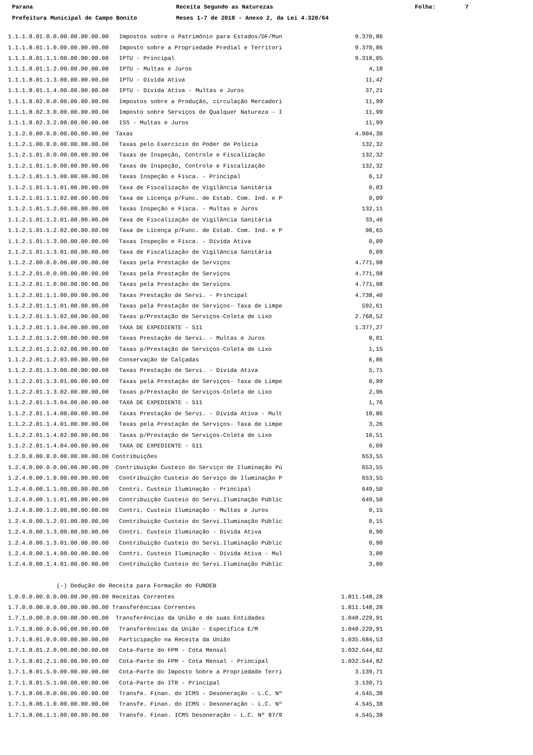Parana Receita Segundo as Naturezas Folha: 7
Prefeitura Municipal de Campo Bonito Meses 1-7 de 2018 - Anexo 2, da Lei 4.320/64
| 1.1.1.8.01.0.0.00.00.00.00.00 Impostos sobre o Patrimônio para Estados/DF/Mun | 9.370,86 |
| 1.1.1.8.01.1.0.00.00.00.00.00 Imposto sobre a Propriedade Predial e Territori | 9.370,86 |
| 1.1.1.8.01.1.1.00.00.00.00.00 IPTU - Principal | 9.318,05 |
| 1.1.1.8.01.1.2.00.00.00.00.00 IPTU - Multas e Juros | 4,18 |
| 1.1.1.8.01.1.3.00.00.00.00.00 IPTU - Dívida Ativa | 11,42 |
| 1.1.1.8.01.1.4.00.00.00.00.00 IPTU - Dívida Ativa - Multas e Juros | 37,21 |
| 1.1.1.8.02.0.0.00.00.00.00.00 Impostos sobre a Produção, circulação Mercadori | 11,99 |
| 1.1.1.8.02.3.0.00.00.00.00.00 Imposto sobre Serviços de Qualquer Natureza - I | 11,99 |
| 1.1.1.8.02.3.2.00.00.00.00.00 ISS - Multas e Juros | 11,99 |
| 1.1.2.0.00.0.0.00.00.00.00.00 Taxas | 4.904,30 |
| 1.1.2.1.00.0.0.00.00.00.00.00 Taxas pelo Exercício do Poder de Polícia | 132,32 |
| 1.1.2.1.01.0.0.00.00.00.00.00 Taxas de Inspeção, Controle e Fiscalização | 132,32 |
| 1.1.2.1.01.1.0.00.00.00.00.00 Taxas de Inspeção, Controle e Fiscalização | 132,32 |
| 1.1.2.1.01.1.1.00.00.00.00.00 Taxas Inspeção e Fisca. - Principal | 0,12 |
| 1.1.2.1.01.1.1.01.00.00.00.00 Taxa de Fiscalização de Vigilância Sanitária | 0,03 |
| 1.1.2.1.01.1.1.02.00.00.00.00 Taxa de Licença p/Func. de Estab. Com. Ind. e P | 0,09 |
| 1.1.2.1.01.1.2.00.00.00.00.00 Taxas Inspeção e Fisca. - Multas e Juros | 132,11 |
| 1.1.2.1.01.1.2.01.00.00.00.00 Taxa de Fiscalização de Vigilância Sanitária | 33,46 |
| 1.1.2.1.01.1.2.02.00.00.00.00 Taxa de Licença p/Func. de Estab. Com. Ind. e P | 98,65 |
| 1.1.2.1.01.1.3.00.00.00.00.00 Taxas Inspeção e Fisca. - Dívida Ativa | 0,09 |
| 1.1.2.1.01.1.3.01.00.00.00.00 Taxa de Fiscalização de Vigilância Sanitária | 0,09 |
| 1.1.2.2.00.0.0.00.00.00.00.00 Taxas pela Prestação de Serviços | 4.771,98 |
| 1.1.2.2.01.0.0.00.00.00.00.00 Taxas pela Prestação de Serviços | 4.771,98 |
| 1.1.2.2.01.1.0.00.00.00.00.00 Taxas pela Prestação de Serviços | 4.771,98 |
| 1.1.2.2.01.1.1.00.00.00.00.00 Taxas Prestação de Servi. - Principal | 4.738,40 |
| 1.1.2.2.01.1.1.01.00.00.00.00 Taxas pela Prestação de Serviços- Taxa de Limpe | 592,61 |
| 1.1.2.2.01.1.1.02.00.00.00.00 Taxas p/Prestação de Serviços-Coleta de Lixo | 2.768,52 |
| 1.1.2.2.01.1.1.04.00.00.00.00 TAXA DE EXPEDIENTE - 511 | 1.377,27 |
| 1.1.2.2.01.1.2.00.00.00.00.00 Taxas Prestação de Servi. - Multas e Juros | 8,01 |
| 1.1.2.2.01.1.2.02.00.00.00.00 Taxas p/Prestação de Serviços-Coleta de Lixo | 1,15 |
| 1.1.2.2.01.1.2.03.00.00.00.00 Conservação de Calçadas | 6,86 |
| 1.1.2.2.01.1.3.00.00.00.00.00 Taxas Prestação de Servi. - Dívida Ativa | 5,71 |
| 1.1.2.2.01.1.3.01.00.00.00.00 Taxas pela Prestação de Serviços- Taxa de Limpe | 0,99 |
| 1.1.2.2.01.1.3.02.00.00.00.00 Taxas p/Prestação de Serviços-Coleta de Lixo | 2,96 |
| 1.1.2.2.01.1.3.04.00.00.00.00 TAXA DE EXPEDIENTE - 511 | 1,76 |
| 1.1.2.2.01.1.4.00.00.00.00.00 Taxas Prestação de Servi. - Dívida Ativa - Mult | 19,86 |
| 1.1.2.2.01.1.4.01.00.00.00.00 Taxas pela Prestação de Serviços- Taxa de Limpe | 3,26 |
| 1.1.2.2.01.1.4.02.00.00.00.00 Taxas p/Prestação de Serviços-Coleta de Lixo | 10,51 |
| 1.1.2.2.01.1.4.04.00.00.00.00 TAXA DE EXPEDIENTE - 511 | 6,09 |
| 1.2.0.0.00.0.0.00.00.00.00.00 Contribuições | 653,55 |
| 1.2.4.0.00.0.0.00.00.00.00.00 Contribuição Custeio do Serviço de Iluminação Pú | 653,55 |
| 1.2.4.0.00.1.0.00.00.00.00.00 Contribuição Custeio do Serviço de Iluminação P | 653,55 |
| 1.2.4.0.00.1.1.00.00.00.00.00 Contri. Custeio Iluminação - Principal | 649,50 |
| 1.2.4.0.00.1.1.01.00.00.00.00 Contribuição Custeio do Servi.Iluminação Públic | 649,50 |
| 1.2.4.0.00.1.2.00.00.00.00.00 Contri. Custeio Iluminação - Multas e Juros | 0,15 |
| 1.2.4.0.00.1.2.01.00.00.00.00 Contribuição Custeio do Servi.Iluminação Públic | 0,15 |
| 1.2.4.0.00.1.3.00.00.00.00.00 Contri. Custeio Iluminação - Dívida Ativa | 0,90 |
| 1.2.4.0.00.1.3.01.00.00.00.00 Contribuição Custeio do Servi.Iluminação Públic | 0,90 |
| 1.2.4.0.00.1.4.00.00.00.00.00 Contri. Custeio Iluminação - Dívida Ativa - Mul | 3,00 |
| 1.2.4.0.00.1.4.01.00.00.00.00 Contribuição Custeio do Servi.Iluminação Públic | 3,00 |
| (-) Dedução de Receita para Formação do FUNDEB | |
| 1.0.0.0.00.0.0.00.00.00.00.00 Receitas Correntes | 1.811.148,28 |
| 1.7.0.0.00.0.0.00.00.00.00.00 Transferências Correntes | 1.811.148,28 |
| 1.7.1.0.00.0.0.00.00.00.00.00 Transferências da União e de suas Entidades | 1.040.229,91 |
| 1.7.1.8.00.0.0.00.00.00.00.00 Transferências da União - Específica E/M | 1.040.229,91 |
| 1.7.1.8.01.0.0.00.00.00.00.00 Participação na Receita da União | 1.035.684,53 |
| 1.7.1.8.01.2.0.00.00.00.00.00 Cota-Parte do FPM - Cota Mensal | 1.032.544,82 |
| 1.7.1.8.01.2.1.00.00.00.00.00 Cota-Parte do FPM - Cota Mensal - Principal | 1.032.544,82 |
| 1.7.1.8.01.5.0.00.00.00.00.00 Cota-Parte do Imposto Sobre a Propriedade Terri | 3.139,71 |
| 1.7.1.8.01.5.1.00.00.00.00.00 Cota-Parte do ITR - Principal | 3.139,71 |
| 1.7.1.8.06.0.0.00.00.00.00.00 Transfe. Finan. do ICMS - Desoneração - L.C. Nº | 4.545,38 |
| 1.7.1.8.06.1.0.00.00.00.00.00 Transfe. Finan. do ICMS - Desoneração - L.C. Nº | 4.545,38 |
| 1.7.1.8.06.1.1.00.00.00.00.00 Transfe. Finan. ICMS Desoneração - L.C. Nº 87/9 | 4.545,38 |